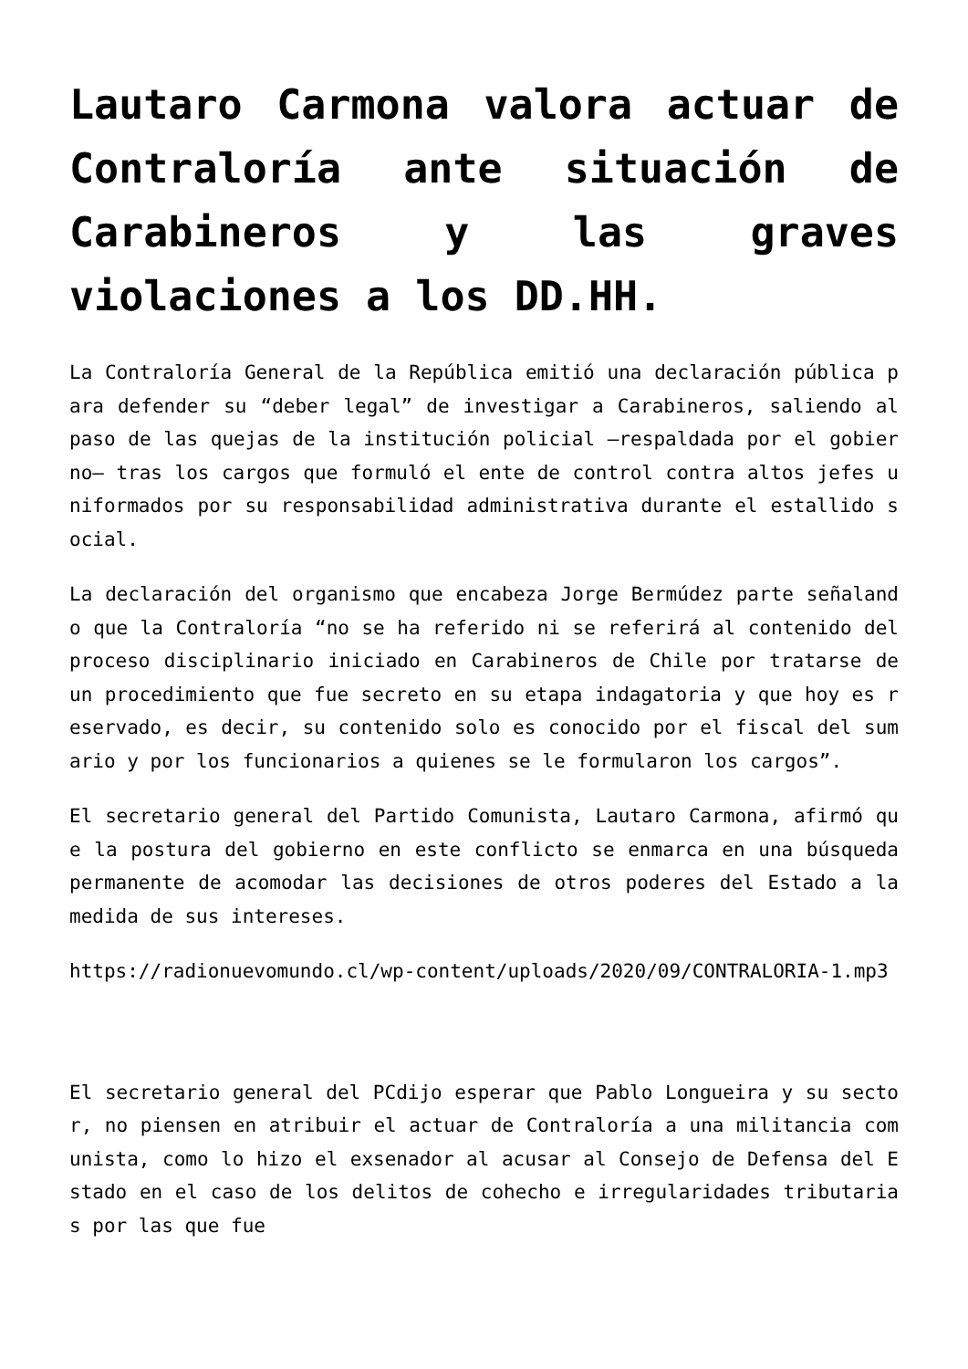Lautaro Carmona valora actuar de Contraloría ante situación de Carabineros y las graves violaciones a los DD.HH.
La Contraloría General de la República emitió una declaración pública para defender su “deber legal” de investigar a Carabineros, saliendo al paso de las quejas de la institución policial –respaldada por el gobierno– tras los cargos que formuló el ente de control contra altos jefes uniformados por su responsabilidad administrativa durante el estallido social.
La declaración del organismo que encabeza Jorge Bermúdez parte señalando que la Contraloría “no se ha referido ni se referirá al contenido del proceso disciplinario iniciado en Carabineros de Chile por tratarse de un procedimiento que fue secreto en su etapa indagatoria y que hoy es reservado, es decir, su contenido solo es conocido por el fiscal del sumario y por los funcionarios a quienes se le formularon los cargos”.
El secretario general del Partido Comunista, Lautaro Carmona, afirmó que la postura del gobierno en este conflicto se enmarca en una búsqueda permanente de acomodar las decisiones de otros poderes del Estado a la medida de sus intereses.
https://radionuevomundo.cl/wp-content/uploads/2020/09/CONTRALORIA-1.mp3
El secretario general del PCdijo esperar que Pablo Longueira y su sector, no piensen en atribuir el actuar de Contraloría a una militancia comunista, como lo hizo el exsenador al acusar al Consejo de Defensa del Estado en el caso de los delitos de cohecho e irregularidades tributarias por las que fue